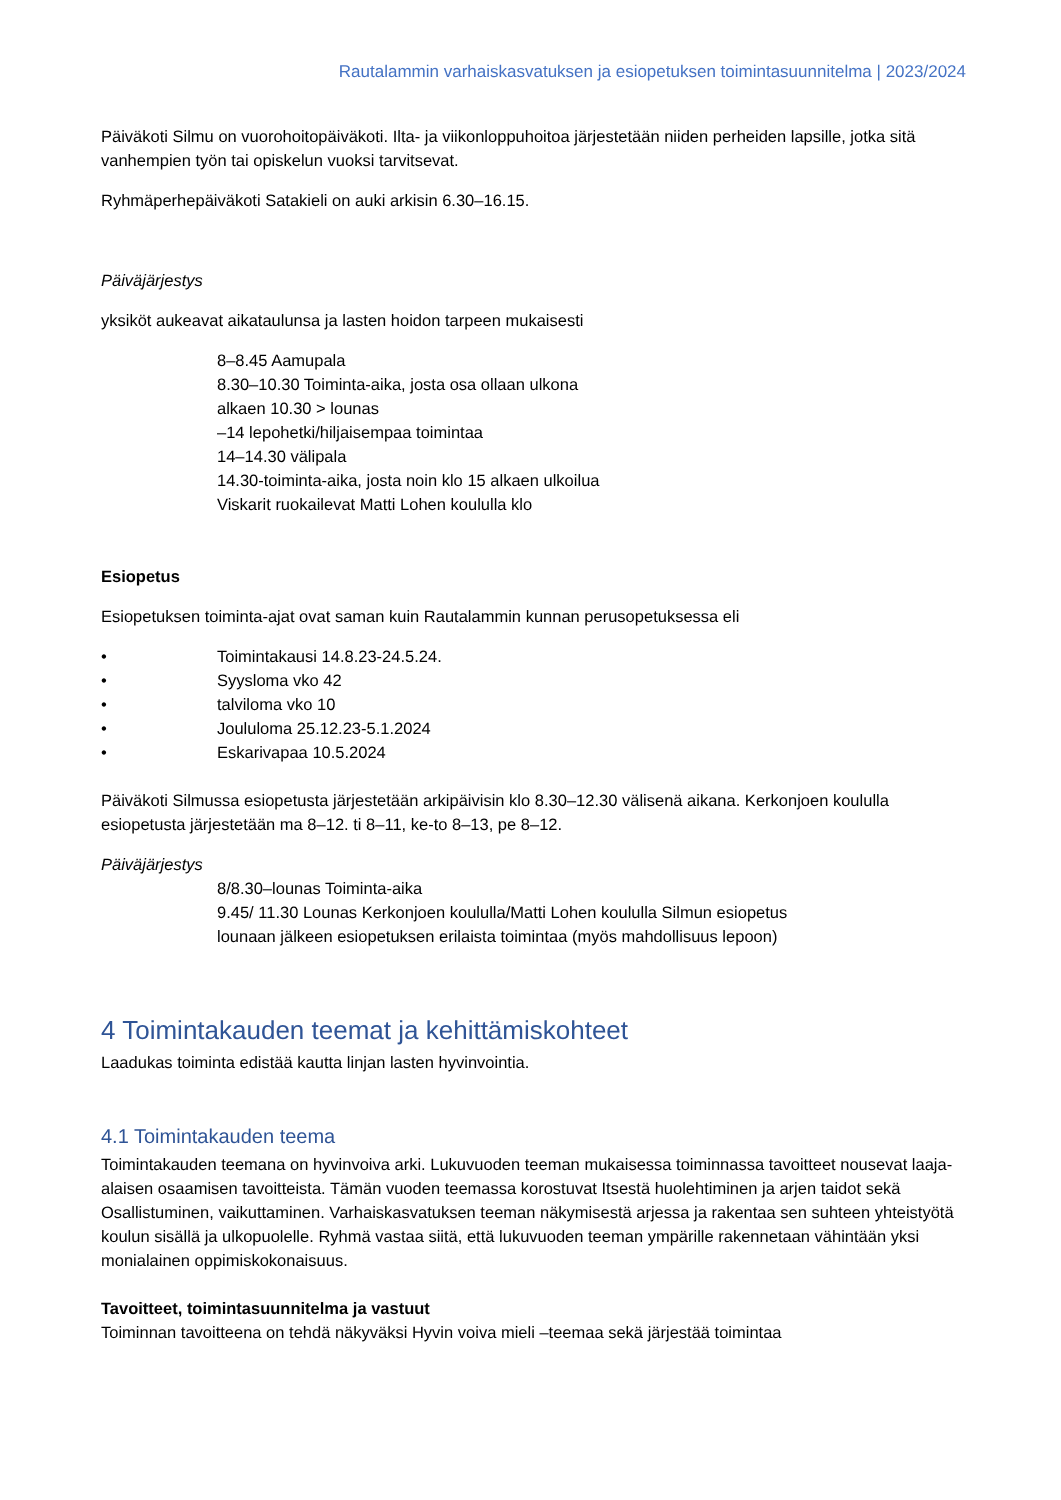Rautalammin varhaiskasvatuksen ja esiopetuksen toimintasuunnitelma | 2023/2024
Päiväkoti Silmu on vuorohoitopäiväkoti. Ilta- ja viikonloppuhoitoa järjestetään niiden perheiden lapsille, jotka sitä vanhempien työn tai opiskelun vuoksi tarvitsevat.
Ryhmäperhepäiväkoti Satakieli on auki arkisin 6.30–16.15.
Päiväjärjestys
yksiköt aukeavat aikataulunsa ja lasten hoidon tarpeen mukaisesti
8–8.45 Aamupala
8.30–10.30 Toiminta-aika, josta osa ollaan ulkona
alkaen 10.30 > lounas
–14 lepohetki/hiljaisempaa toimintaa
14–14.30 välipala
14.30-toiminta-aika, josta noin klo 15 alkaen ulkoilua
Viskarit ruokailevat Matti Lohen koululla klo
Esiopetus
Esiopetuksen toiminta-ajat ovat saman kuin Rautalammin kunnan perusopetuksessa eli
• Toimintakausi 14.8.23-24.5.24.
• Syysloma vko 42
• talviloma vko 10
• Joululoma 25.12.23-5.1.2024
• Eskarivapaa 10.5.2024
Päiväkoti Silmussa esiopetusta järjestetään arkipäivisin klo 8.30–12.30 välisenä aikana. Kerkonjoen koululla esiopetusta järjestetään ma 8–12. ti 8–11, ke-to 8–13, pe 8–12.
Päiväjärjestys
8/8.30–lounas Toiminta-aika
9.45/ 11.30 Lounas Kerkonjoen koululla/Matti Lohen koululla Silmun esiopetus
lounaan jälkeen esiopetuksen erilaista toimintaa (myös mahdollisuus lepoon)
4 Toimintakauden teemat ja kehittämiskohteet
Laadukas toiminta edistää kautta linjan lasten hyvinvointia.
4.1 Toimintakauden teema
Toimintakauden teemana on hyvinvoiva arki. Lukuvuoden teeman mukaisessa toiminnassa tavoitteet nousevat laaja-alaisen osaamisen tavoitteista. Tämän vuoden teemassa korostuvat Itsestä huolehtiminen ja arjen taidot sekä Osallistuminen, vaikuttaminen. Varhaiskasvatuksen teeman näkymisestä arjessa ja rakentaa sen suhteen yhteistyötä koulun sisällä ja ulkopuolelle. Ryhmä vastaa siitä, että lukuvuoden teeman ympärille rakennetaan vähintään yksi monialainen oppimiskokonaisuus.
Tavoitteet, toimintasuunnitelma ja vastuut
Toiminnan tavoitteena on tehdä näkyväksi Hyvin voiva mieli –teemaa sekä järjestää toimintaa